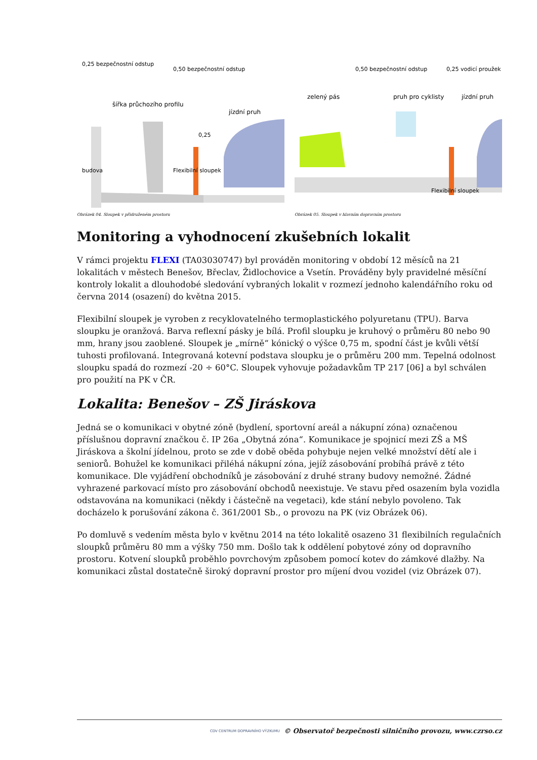šířka průchozího profilu
jízdní pruh
0,25
budova
0,25 bezpečnostní odstup
0,50 bezpečnostní odstup
Flexibilní sloupek
Obrázek 04. Sloupek v přidruženém prostoru
zelený pás
pruh pro cyklisty
jízdní pruh
0,50 bezpečnostní odstup
0,25 vodicí proužek
Flexibilní sloupek
Obrázek 05. Sloupek v hlavním dopravním prostoru
Monitoring a vyhodnocení zkušebních lokalit
V rámci projektu FLEXI (TA03030747) byl prováděn monitoring v období 12 měsíců na 21 lokalitách v městech Benešov, Břeclav, Židlochovice a Vsetín. Prováděny byly pravidelné měsíční kontroly lokalit a dlouhodobé sledování vybraných lokalit v rozmezí jednoho kalendářního roku od června 2014 (osazení) do května 2015.
Flexibilní sloupek je vyroben z recyklovatelného termoplastického polyuretanu (TPU). Barva sloupku je oranžová. Barva reflexní pásky je bílá. Profil sloupku je kruhový o průměru 80 nebo 90 mm, hrany jsou zaoblené. Sloupek je „mírně“ kónický o výšce 0,75 m, spodní část je kvůli větší tuhosti profilovaná. Integrovaná kotevní podstava sloupku je o průměru 200 mm. Tepelná odolnost sloupku spadá do rozmezí -20 ÷ 60°C. Sloupek vyhovuje požadavkům TP 217 [06] a byl schválen pro použití na PK v ČR.
Lokalita: Benešov – ZŠ Jiráskova
Jedná se o komunikaci v obytné zóně (bydlení, sportovní areál a nákupní zóna) označenou příslušnou dopravní značkou č. IP 26a „Obytná zóna“. Komunikace je spojnicí mezi ZŠ a MŠ Jiráskova a školní jídelnou, proto se zde v době oběda pohybuje nejen velké množství dětí ale i seniorů. Bohužel ke komunikaci přiléhá nákupní zóna, jejíž zásobování probíhá právě z této komunikace. Dle vyjádření obchodníků je zásobování z druhé strany budovy nemožné. Žádné vyhrazené parkovací místo pro zásobování obchodů neexistuje. Ve stavu před osazením byla vozidla odstavována na komunikaci (někdy i částečně na vegetaci), kde stání nebylo povoleno. Tak docházelo k porušování zákona č. 361/2001 Sb., o provozu na PK (viz Obrázek 06).
Po domluvě s vedením města bylo v květnu 2014 na této lokalitě osazeno 31 flexibilních regulačních sloupků průměru 80 mm a výšky 750 mm. Došlo tak k oddělení pobytové zóny od dopravního prostoru. Kotvení sloupků proběhlo povrchovým způsobem pomocí kotev do zámkové dlažby. Na komunikaci zůstal dostatečně široký dopravní prostor pro míjení dvou vozidel (viz Obrázek 07).
CDV CENTRUM DOPRAVNÍHO VÝZKUMU © Observatoř bezpečnosti silničního provozu, www.czrso.cz